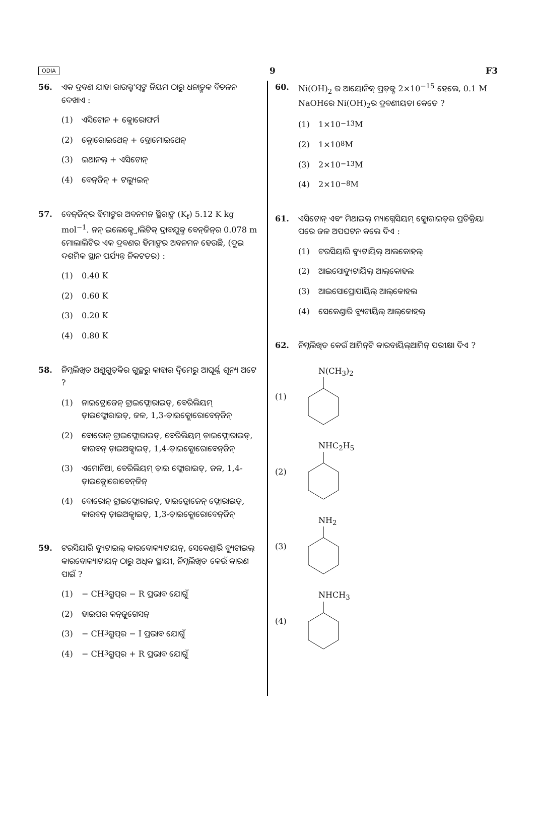ODIA 9 F3
56. ଏକ ଦ୍ରବଣ ଯାହା ରାଉଲ୍ଟ'ସ୍‌ଙ୍କ ନିୟମ ଠାରୁ ଧନାତ୍ମକ ବିଚଳନ ଦେଖାଏ :
(1) ଏସିଟୋନ + କ୍ଲୋରୋଫର୍ମ
(2) କ୍ଲୋରୋଇଥେନ୍ + ବ୍ରୋମୋଇଥେନ୍
(3) ଇଥାନଲ୍ + ଏସିଟୋନ୍
(4) ବେନ୍‌ଜିନ୍ + ଟଲ୍ୟୁଇନ୍
57. ବେନ୍‌ଜିନ୍‌ର ହିମାଙ୍କର ଅବନମନ ସ୍ଥିରାଙ୍କ (K<sub>f</sub>) 5.12 K kg mol<sup>−1</sup>. ନନ୍ ଇଲେକ୍ଟ୍ରୋଲିଟିକ୍ ଦ୍ରାବଯୁକ୍ତ ବେନ୍‌ଜିନ୍‌ର 0.078 m ମୋଲାଲିଟିର ଏକ ଦ୍ରବଣର ହିମାଙ୍କର ଅବନମନ ହେଉଛି, (ଦୁଇ ଦଶମିକ ସ୍ଥାନ ପର୍ଯ୍ୟନ୍ତ ନିକଟତର) :
(1) 0.40 K
(2) 0.60 K
(3) 0.20 K
(4) 0.80 K
58. ନିମ୍ନଲିଖିତ ଅଣୁଗୁଡ଼ିକର ଗୁଚ୍ଛରୁ କାହାର ଦ୍ୱିମେରୁ ଆଘୂର୍ଣ୍ଣ ଶୂନ୍ୟ ଅଟେ ?
(1) ନାଇଟ୍ରୋଜେନ୍ ଟ୍ରାଇଫ୍ଲୋରାଇଡ୍, ବେରିଲିୟମ୍ ଡ଼ାଇଫ୍ଲୋରାଇଡ୍, ଜଳ, 1,3-ଡ଼ାଇକ୍ଲୋରୋବେନ୍‌ଜିନ୍
(2) ବୋରୋନ୍ ଟ୍ରାଇଫ୍ଲୋରାଇଡ୍, ବେରିଲିୟମ୍ ଡ଼ାଇଫ୍ଲୋରାଇଡ୍, କାରବନ୍ ଡ଼ାଇଅକ୍ସାଇଡ୍, 1,4-ଡ଼ାଇକ୍ଲୋରୋବେନ୍‌ଜିନ୍
(3) ଏମୋନିଆ, ବେରିଲିୟମ୍ ଡ଼ାଇ ଫ୍ଲୋରାଇଡ୍, ଜଳ, 1,4-ଡ଼ାଇକ୍ଲୋରୋବେନ୍‌ଜିନ୍
(4) ବୋରୋନ୍ ଟ୍ରାଇଫ୍ଲୋରାଇଡ୍, ହାଇଡ୍ରୋଜେନ୍ ଫ୍ଲୋରାଇଡ୍, କାରବନ୍ ଡ଼ାଇଅକ୍ସାଇଡ୍, 1,3-ଡ଼ାଇକ୍ଲୋରୋବେନ୍‌ଜିନ୍
59. ଟରସିୟାରି ବ୍ୟୁଟାଇଲ୍ କାରବୋକ୍ୟାଟାୟନ୍, ସେକେଣ୍ଡାରି ବ୍ୟୁଟାଇଲ୍ କାରବୋକ୍ୟାଟାୟନ୍ ଠାରୁ ଅଧିକ ସ୍ଥାୟୀ, ନିମ୍ନଲିଖିତ କେଉଁ କାରଣ ପାଇଁ ?
(1) − CH<sub>3</sub> ଗ୍ରୁପ୍‌ର − R ପ୍ରଭାବ ଯୋଗୁଁ
(2) ହାଇପର କନ୍‌ଜୁଗେସନ୍
(3) − CH<sub>3</sub> ଗ୍ରୁପ୍‌ର − I ପ୍ରଭାବ ଯୋଗୁଁ
(4) − CH<sub>3</sub> ଗ୍ରୁପ୍‌ର + R ପ୍ରଭାବ ଯୋଗୁଁ
60. Ni(OH)<sub>2</sub> ର ଆୟୋନିକ୍ ପ୍ରଡ଼କ୍ଟ 2×10<sup>−15</sup> ହେଲେ, 0.1 M NaOHରେ Ni(OH)<sub>2</sub>ର ଦ୍ରବଣୀୟତା କେତେ ?
(1) 1×10<sup>−13</sup> M
(2) 1×10<sup>8</sup> M
(3) 2×10<sup>−13</sup> M
(4) 2×10<sup>−8</sup> M
61. ଏସିଟୋନ୍ ଏବଂ ମିଥାଇଲ୍ ମ୍ୟାଗ୍ନେସିୟମ୍ କ୍ଲୋରାଇଡ୍‌ର ପ୍ରତିକ୍ରିୟା ପରେ ଜଳ ଅପଘଟନ କଲେ ଦିଏ :
(1) ଟରସିୟାରି ବ୍ୟୁଟାୟିଲ୍ ଆଲକୋହଲ୍
(2) ଆଇସୋବ୍ୟୁଟାୟିଲ୍ ଆଲ୍‌କୋହଲ
(3) ଆଇସୋପ୍ରୋପାୟିଲ୍ ଆଲ୍‌କୋହଲ
(4) ସେକେଣ୍ଡାରି ବ୍ୟୁଟାୟିଲ୍ ଆଲ୍‌କୋହଲ୍
62. ନିମ୍ନଲିଖିତ କେଉଁ ଆମିନ୍‌ଟି କାରବାୟିଲ୍‌ଆମିନ୍ ପରୀକ୍ଷା ଦିଏ ?
(1) N(CH<sub>3</sub>)<sub>2</sub>
(2) NHC<sub>2</sub>H<sub>5</sub>
(3) NH<sub>2</sub>
(4) NHCH<sub>3</sub>